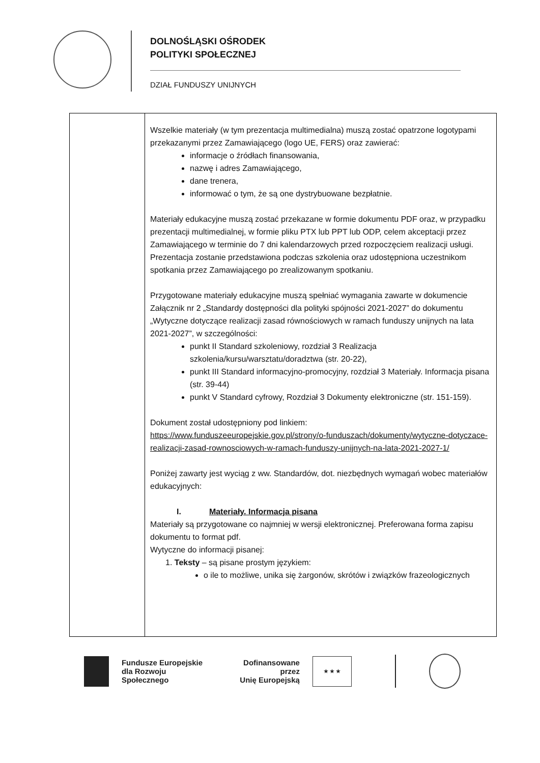DOLNOŚLĄSKI OŚRODEK
POLITYKI SPOŁECZNEJ
DZIAŁ FUNDUSZY UNIJNYCH
| | Wszelkie materiały (w tym prezentacja multimedialna) muszą zostać opatrzone logotypami przekazanymi przez Zamawiającego (logo UE, FERS) oraz zawierać: informacje o źródłach finansowania, nazwę i adres Zamawiającego, dane trenera, informować o tym, że są one dystrybuowane bezpłatnie. Materiały edukacyjne muszą zostać przekazane w formie dokumentu PDF oraz, w przypadku prezentacji multimedialnej, w formie pliku PTX lub PPT lub ODP, celem akceptacji przez Zamawiającego w terminie do 7 dni kalendarzowych przed rozpoczęciem realizacji usługi. Prezentacja zostanie przedstawiona podczas szkolenia oraz udostępniona uczestnikom spotkania przez Zamawiającego po zrealizowanym spotkaniu. Przygotowane materiały edukacyjne muszą spełniać wymagania zawarte w dokumencie Załącznik nr 2 „Standardy dostępności dla polityki spójności 2021-2027” do dokumentu „Wytyczne dotyczące realizacji zasad równościowych w ramach funduszy unijnych na lata 2021-2027”, w szczególności: punkt II Standard szkoleniowy, rozdział 3 Realizacja szkolenia/kursu/warsztatu/doradztwa (str. 20-22), punkt III Standard informacyjno-promocyjny, rozdział 3 Materiały. Informacja pisana (str. 39-44) punkt V Standard cyfrowy, Rozdział 3 Dokumenty elektroniczne (str. 151-159). Dokument został udostępniony pod linkiem: https://www.funduszeeuropejskie.gov.pl/strony/o-funduszach/dokumenty/wytyczne-dotyczace-realizacji-zasad-rownosciowych-w-ramach-funduszy-unijnych-na-lata-2021-2027-1/ Poniżej zawarty jest wyciąg z ww. Standardów, dot. niezbędnych wymagań wobec materiałów edukacyjnych: I. Materiały. Informacja pisana Materiały są przygotowane co najmniej w wersji elektronicznej. Preferowana forma zapisu dokumentu to format pdf. Wytyczne do informacji pisanej: 1. Teksty – są pisane prostym językiem: o ile to możliwe, unika się żargonów, skrótów i związków frazeologicznych |
Fundusze Europejskie
dla Rozwoju Społecznego
Dofinansowane przez
Unię Europejską
★ ★ ★